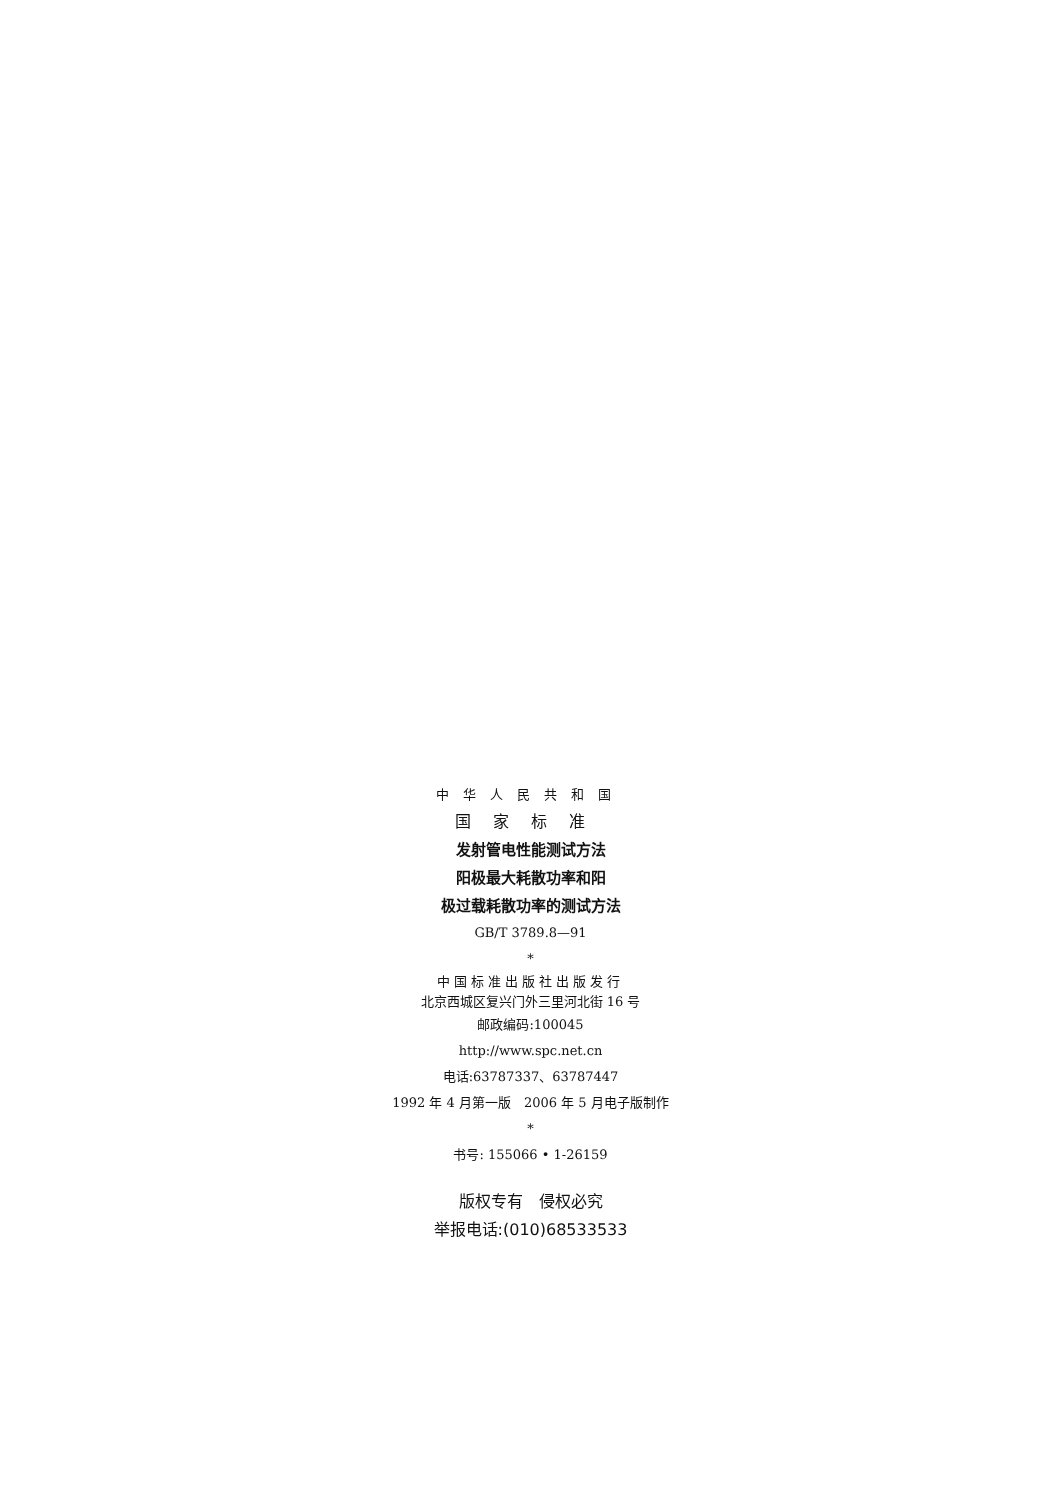中华人民共和国
国家标准
发射管电性能测试方法
阳极最大耗散功率和阳
极过载耗散功率的测试方法
GB/T 3789.8—91
*
中国标准出版社出版发行
北京西城区复兴门外三里河北街 16 号
邮政编码:100045
http://www.spc.net.cn
电话:63787337、63787447
1992 年 4 月第一版　2006 年 5 月电子版制作
*
书号: 155066 • 1-26159
版权专有　侵权必究
举报电话:(010)68533533